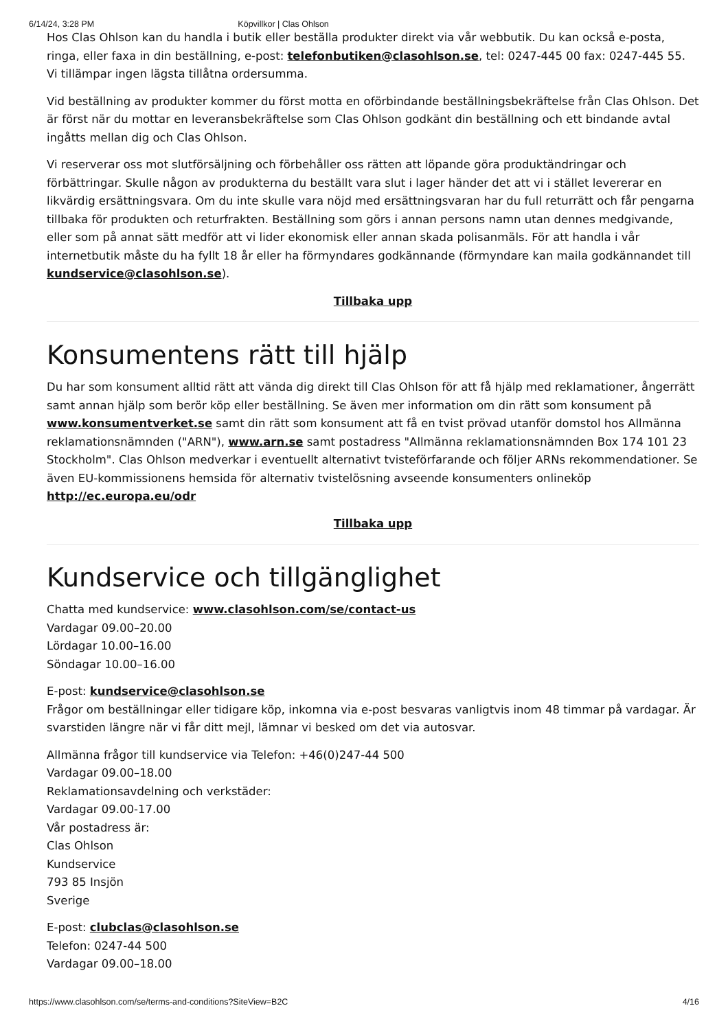6/14/24, 3:28 PM Köpvillkor | Clas Ohlson
Hos Clas Ohlson kan du handla i butik eller beställa produkter direkt via vår webbutik. Du kan också e-posta, ringa, eller faxa in din beställning, e-post: telefonbutiken@clasohlson.se, tel: 0247-445 00 fax: 0247-445 55. Vi tillämpar ingen lägsta tillåtna ordersumma.
Vid beställning av produkter kommer du först motta en oförbindande beställningsbekräftelse från Clas Ohlson. Det är först när du mottar en leveransbekräftelse som Clas Ohlson godkänt din beställning och ett bindande avtal ingåtts mellan dig och Clas Ohlson.
Vi reserverar oss mot slutförsäljning och förbehåller oss rätten att löpande göra produktändringar och förbättringar. Skulle någon av produkterna du beställt vara slut i lager händer det att vi i stället levererar en likvärdig ersättningsvara. Om du inte skulle vara nöjd med ersättningsvaran har du full returrätt och får pengarna tillbaka för produkten och returfrakten. Beställning som görs i annan persons namn utan dennes medgivande, eller som på annat sätt medför att vi lider ekonomisk eller annan skada polisanmäls. För att handla i vår internetbutik måste du ha fyllt 18 år eller ha förmyndares godkännande (förmyndare kan maila godkännandet till kundservice@clasohlson.se).
Tillbaka upp
Konsumentens rätt till hjälp
Du har som konsument alltid rätt att vända dig direkt till Clas Ohlson för att få hjälp med reklamationer, ångerrätt samt annan hjälp som berör köp eller beställning. Se även mer information om din rätt som konsument på www.konsumentverket.se samt din rätt som konsument att få en tvist prövad utanför domstol hos Allmänna reklamationsnämnden ("ARN"), www.arn.se samt postadress "Allmänna reklamationsnämnden Box 174 101 23 Stockholm". Clas Ohlson medverkar i eventuellt alternativt tvisteförfarande och följer ARNs rekommendationer. Se även EU-kommissionens hemsida för alternativ tvistelösning avseende konsumenters onlineköp http://ec.europa.eu/odr
Tillbaka upp
Kundservice och tillgänglighet
Chatta med kundservice: www.clasohlson.com/se/contact-us
Vardagar 09.00–20.00
Lördagar 10.00–16.00
Söndagar 10.00–16.00
E-post: kundservice@clasohlson.se
Frågor om beställningar eller tidigare köp, inkomna via e-post besvaras vanligtvis inom 48 timmar på vardagar. Är svarstiden längre när vi får ditt mejl, lämnar vi besked om det via autosvar.
Allmänna frågor till kundservice via Telefon: +46(0)247-44 500
Vardagar 09.00–18.00
Reklamationsavdelning och verkstäder:
Vardagar 09.00-17.00
Vår postadress är:
Clas Ohlson
Kundservice
793 85 Insjön
Sverige
E-post: clubclas@clasohlson.se
Telefon: 0247-44 500
Vardagar 09.00–18.00
https://www.clasohlson.com/se/terms-and-conditions?SiteView=B2C 4/16